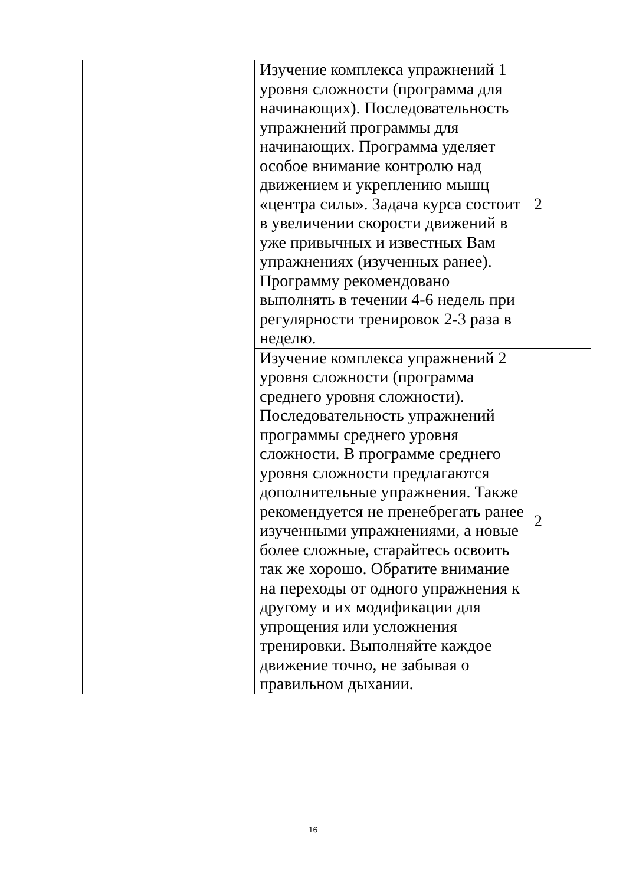| | | Изучение комплекса упражнений 1 уровня сложности (программа для начинающих). Последовательность упражнений программы для начинающих. Программа уделяет особое внимание контролю над движением и укреплению мышц «центра силы». Задача курса состоит в увеличении скорости движений в уже привычных и известных Вам упражнениях (изученных ранее). Программу рекомендовано выполнять в течении 4-6 недель при регулярности тренировок 2-3 раза в неделю. | 2 |
| | | Изучение комплекса упражнений 2 уровня сложности (программа среднего уровня сложности). Последовательность упражнений программы среднего уровня сложности. В программе среднего уровня сложности предлагаются дополнительные упражнения. Также рекомендуется не пренебрегать ранее изученными упражнениями, а новые более сложные, старайтесь освоить так же хорошо. Обратите внимание на переходы от одного упражнения к другому и их модификации для упрощения или усложнения тренировки. Выполняйте каждое движение точно, не забывая о правильном дыхании. | 2 |
16